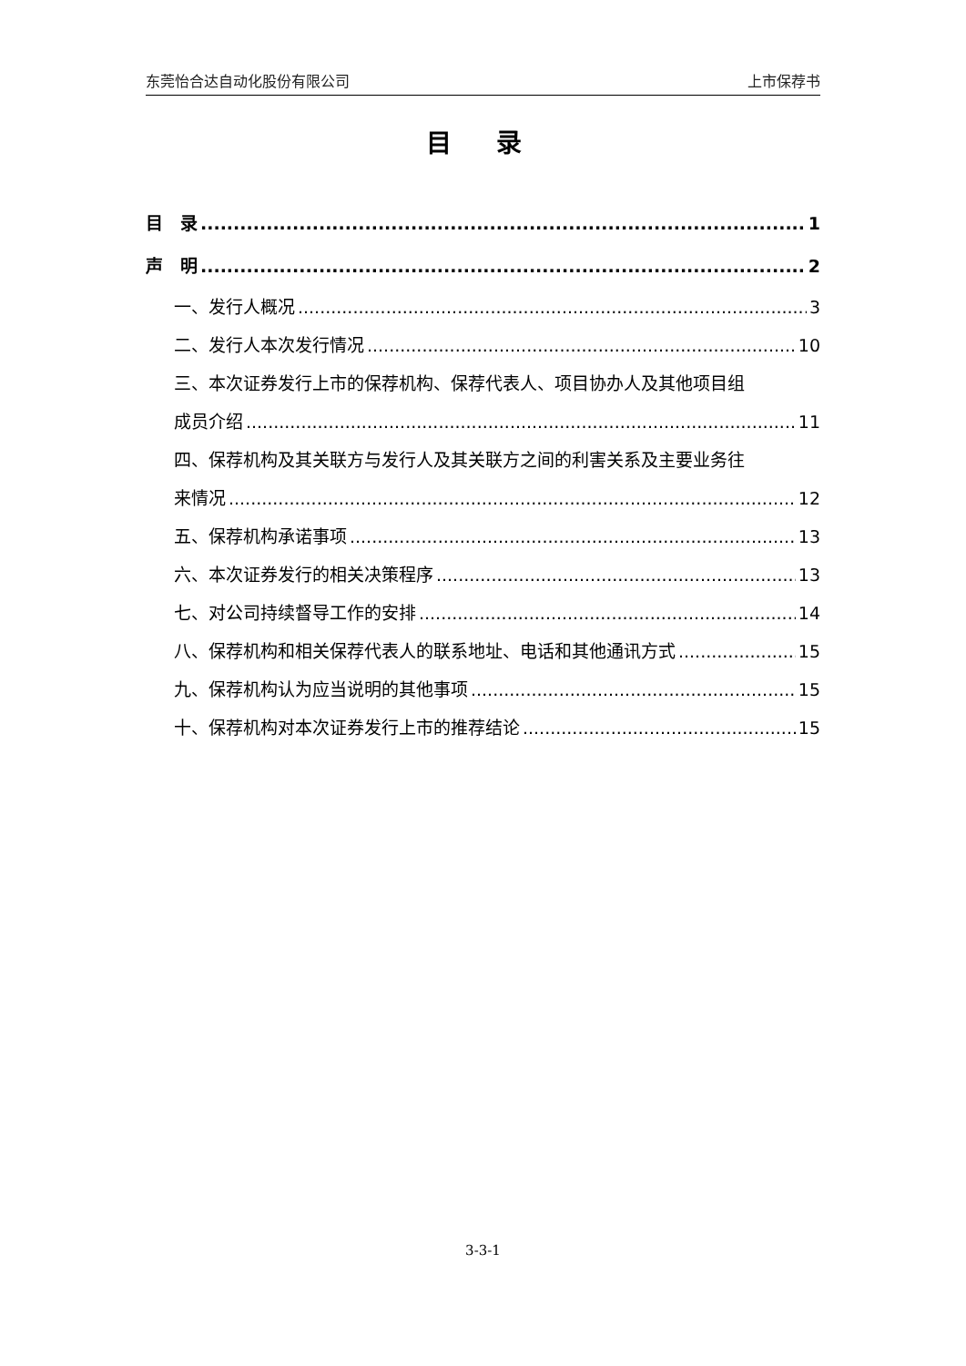东莞怡合达自动化股份有限公司 上市保荐书
目 录
目　录 1
声　明 2
一、发行人概况 3
二、发行人本次发行情况 10
三、本次证券发行上市的保荐机构、保荐代表人、项目协办人及其他项目组
成员介绍 11
四、保荐机构及其关联方与发行人及其关联方之间的利害关系及主要业务往
来情况 12
五、保荐机构承诺事项 13
六、本次证券发行的相关决策程序 13
七、对公司持续督导工作的安排 14
八、保荐机构和相关保荐代表人的联系地址、电话和其他通讯方式 15
九、保荐机构认为应当说明的其他事项 15
十、保荐机构对本次证券发行上市的推荐结论 15
3-3-1